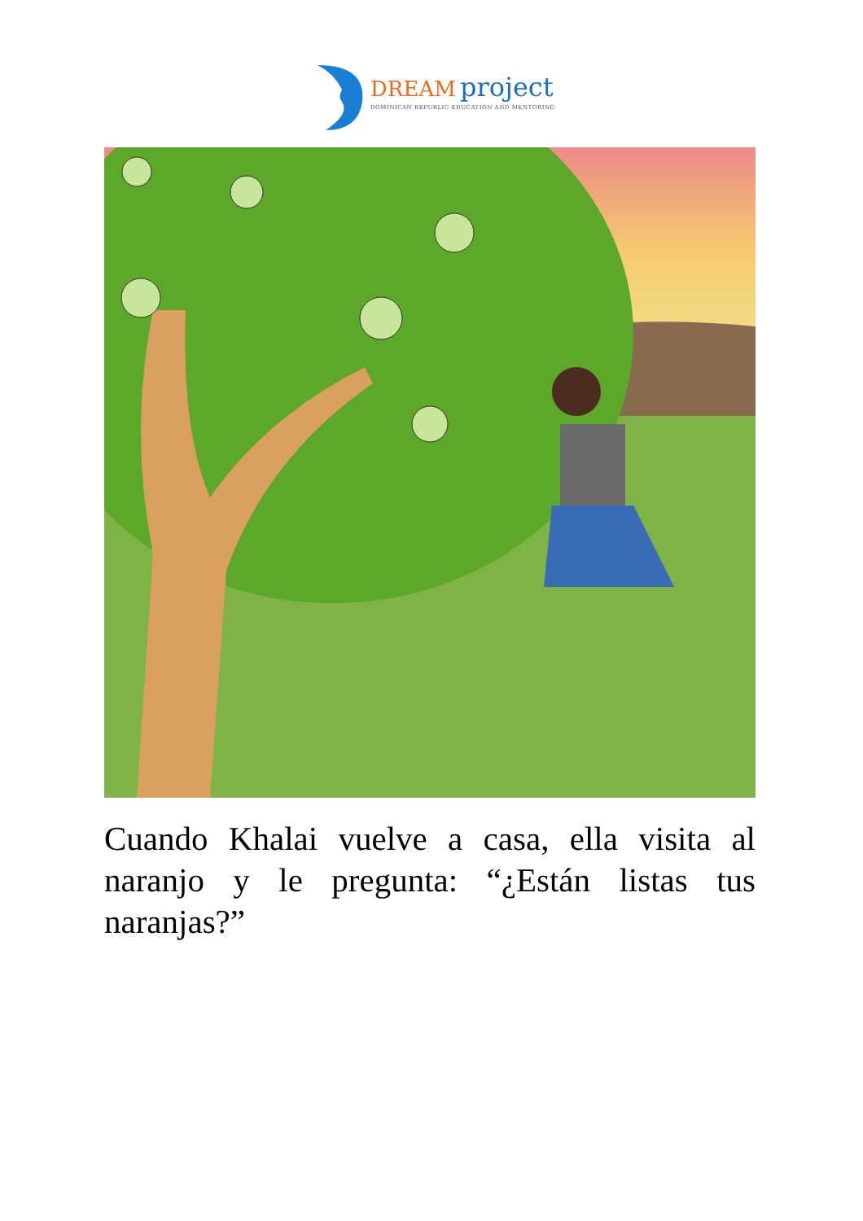DREAM project
DOMINICAN REPUBLIC EDUCATION AND MENTORING
Cuando Khalai vuelve a casa, ella visita al naranjo y le pregunta: “¿Están listas tus naranjas?”